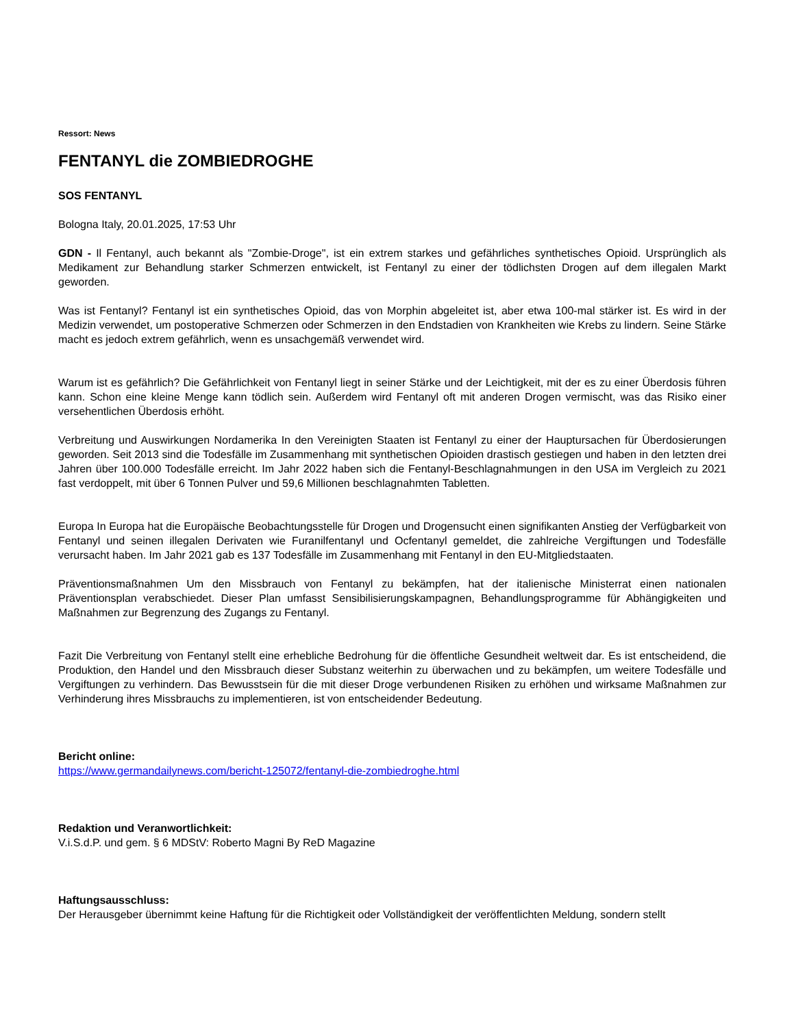Ressort: News
FENTANYL die ZOMBIEDROGHE
SOS FENTANYL
Bologna Italy, 20.01.2025, 17:53 Uhr
GDN - Il Fentanyl, auch bekannt als "Zombie-Droge", ist ein extrem starkes und gefährliches synthetisches Opioid. Ursprünglich als Medikament zur Behandlung starker Schmerzen entwickelt, ist Fentanyl zu einer der tödlichsten Drogen auf dem illegalen Markt geworden.
Was ist Fentanyl? Fentanyl ist ein synthetisches Opioid, das von Morphin abgeleitet ist, aber etwa 100-mal stärker ist. Es wird in der Medizin verwendet, um postoperative Schmerzen oder Schmerzen in den Endstadien von Krankheiten wie Krebs zu lindern. Seine Stärke macht es jedoch extrem gefährlich, wenn es unsachgemäß verwendet wird.
Warum ist es gefährlich? Die Gefährlichkeit von Fentanyl liegt in seiner Stärke und der Leichtigkeit, mit der es zu einer Überdosis führen kann. Schon eine kleine Menge kann tödlich sein. Außerdem wird Fentanyl oft mit anderen Drogen vermischt, was das Risiko einer versehentlichen Überdosis erhöht.
Verbreitung und Auswirkungen Nordamerika In den Vereinigten Staaten ist Fentanyl zu einer der Hauptursachen für Überdosierungen geworden. Seit 2013 sind die Todesfälle im Zusammenhang mit synthetischen Opioiden drastisch gestiegen und haben in den letzten drei Jahren über 100.000 Todesfälle erreicht. Im Jahr 2022 haben sich die Fentanyl-Beschlagnahmungen in den USA im Vergleich zu 2021 fast verdoppelt, mit über 6 Tonnen Pulver und 59,6 Millionen beschlagnahmten Tabletten.
Europa In Europa hat die Europäische Beobachtungsstelle für Drogen und Drogensucht einen signifikanten Anstieg der Verfügbarkeit von Fentanyl und seinen illegalen Derivaten wie Furanilfentanyl und Ocfentanyl gemeldet, die zahlreiche Vergiftungen und Todesfälle verursacht haben. Im Jahr 2021 gab es 137 Todesfälle im Zusammenhang mit Fentanyl in den EU-Mitgliedstaaten.
Präventionsmaßnahmen Um den Missbrauch von Fentanyl zu bekämpfen, hat der italienische Ministerrat einen nationalen Präventionsplan verabschiedet. Dieser Plan umfasst Sensibilisierungskampagnen, Behandlungsprogramme für Abhängigkeiten und Maßnahmen zur Begrenzung des Zugangs zu Fentanyl.
Fazit Die Verbreitung von Fentanyl stellt eine erhebliche Bedrohung für die öffentliche Gesundheit weltweit dar. Es ist entscheidend, die Produktion, den Handel und den Missbrauch dieser Substanz weiterhin zu überwachen und zu bekämpfen, um weitere Todesfälle und Vergiftungen zu verhindern. Das Bewusstsein für die mit dieser Droge verbundenen Risiken zu erhöhen und wirksame Maßnahmen zur Verhinderung ihres Missbrauchs zu implementieren, ist von entscheidender Bedeutung.
Bericht online:
https://www.germandailynews.com/bericht-125072/fentanyl-die-zombiedroghe.html
Redaktion und Veranwortlichkeit:
V.i.S.d.P. und gem. § 6 MDStV: Roberto Magni By ReD Magazine
Haftungsausschluss:
Der Herausgeber übernimmt keine Haftung für die Richtigkeit oder Vollständigkeit der veröffentlichten Meldung, sondern stellt